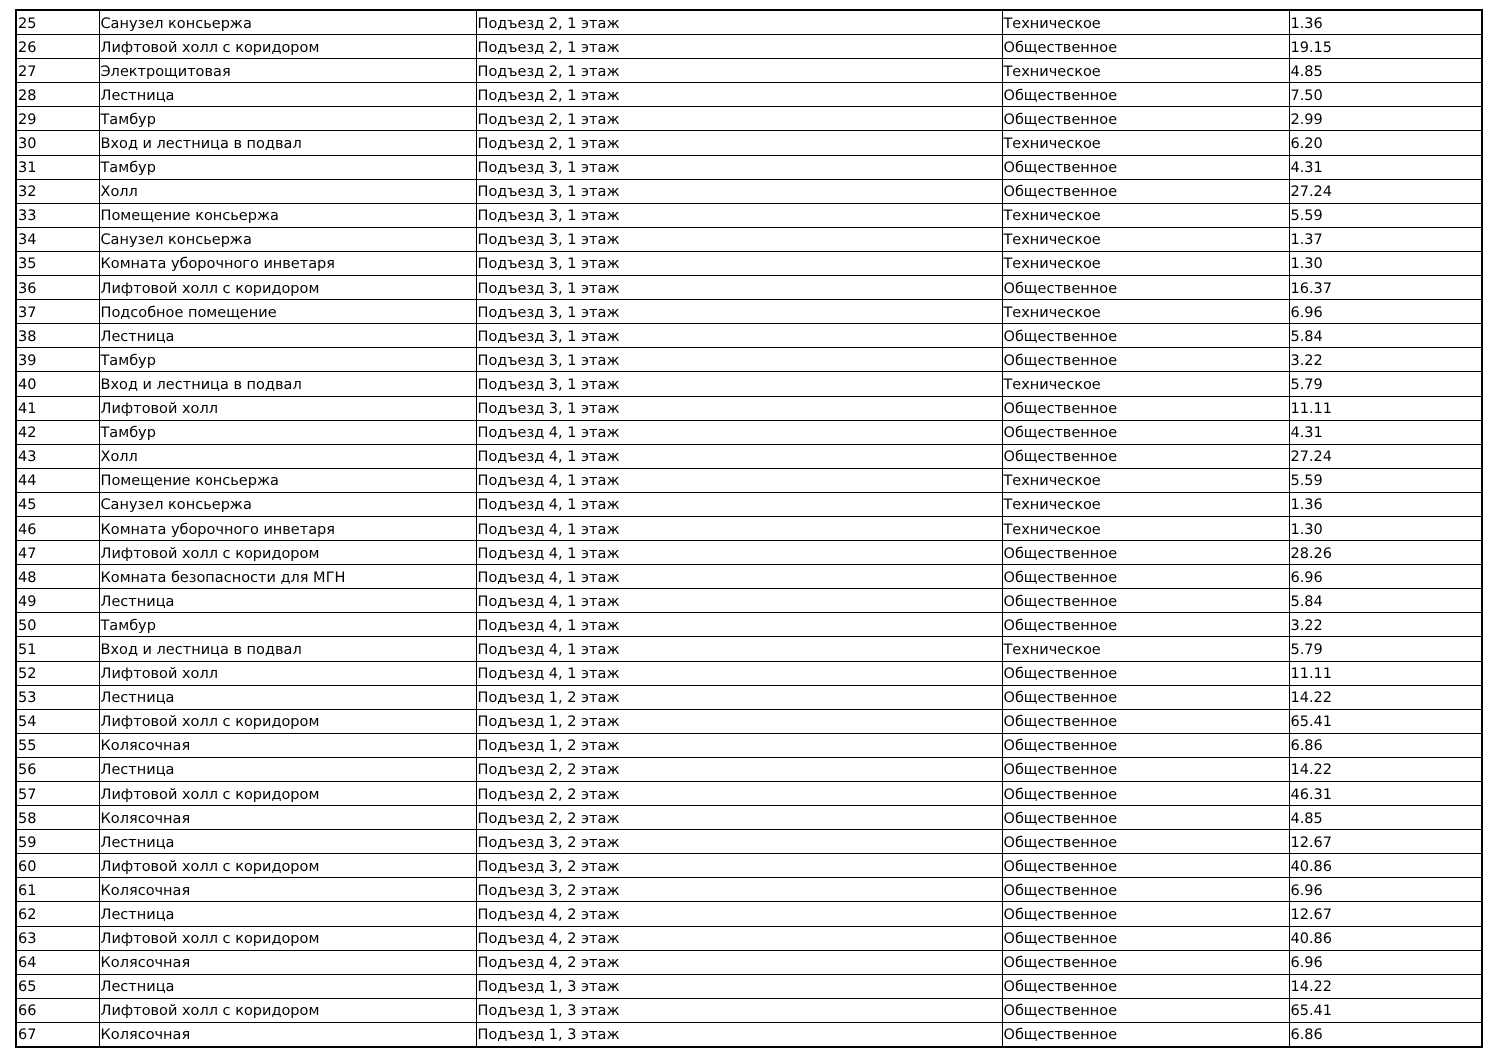| 25 | Санузел консьержа | Подъезд 2, 1 этаж | Техническое | 1.36 |
| 26 | Лифтовой холл с коридором | Подъезд 2, 1 этаж | Общественное | 19.15 |
| 27 | Электрощитовая | Подъезд 2, 1 этаж | Техническое | 4.85 |
| 28 | Лестница | Подъезд 2, 1 этаж | Общественное | 7.50 |
| 29 | Тамбур | Подъезд 2, 1 этаж | Общественное | 2.99 |
| 30 | Вход и лестница в подвал | Подъезд 2, 1 этаж | Техническое | 6.20 |
| 31 | Тамбур | Подъезд 3, 1 этаж | Общественное | 4.31 |
| 32 | Холл | Подъезд 3, 1 этаж | Общественное | 27.24 |
| 33 | Помещение консьержа | Подъезд 3, 1 этаж | Техническое | 5.59 |
| 34 | Санузел консьержа | Подъезд 3, 1 этаж | Техническое | 1.37 |
| 35 | Комната уборочного инветаря | Подъезд 3, 1 этаж | Техническое | 1.30 |
| 36 | Лифтовой холл с коридором | Подъезд 3, 1 этаж | Общественное | 16.37 |
| 37 | Подсобное помещение | Подъезд 3, 1 этаж | Техническое | 6.96 |
| 38 | Лестница | Подъезд 3, 1 этаж | Общественное | 5.84 |
| 39 | Тамбур | Подъезд 3, 1 этаж | Общественное | 3.22 |
| 40 | Вход и лестница в подвал | Подъезд 3, 1 этаж | Техническое | 5.79 |
| 41 | Лифтовой холл | Подъезд 3, 1 этаж | Общественное | 11.11 |
| 42 | Тамбур | Подъезд 4, 1 этаж | Общественное | 4.31 |
| 43 | Холл | Подъезд 4, 1 этаж | Общественное | 27.24 |
| 44 | Помещение консьержа | Подъезд 4, 1 этаж | Техническое | 5.59 |
| 45 | Санузел консьержа | Подъезд 4, 1 этаж | Техническое | 1.36 |
| 46 | Комната уборочного инветаря | Подъезд 4, 1 этаж | Техническое | 1.30 |
| 47 | Лифтовой холл с коридором | Подъезд 4, 1 этаж | Общественное | 28.26 |
| 48 | Комната безопасности для МГН | Подъезд 4, 1 этаж | Общественное | 6.96 |
| 49 | Лестница | Подъезд 4, 1 этаж | Общественное | 5.84 |
| 50 | Тамбур | Подъезд 4, 1 этаж | Общественное | 3.22 |
| 51 | Вход и лестница в подвал | Подъезд 4, 1 этаж | Техническое | 5.79 |
| 52 | Лифтовой холл | Подъезд 4, 1 этаж | Общественное | 11.11 |
| 53 | Лестница | Подъезд 1, 2 этаж | Общественное | 14.22 |
| 54 | Лифтовой холл с коридором | Подъезд 1, 2 этаж | Общественное | 65.41 |
| 55 | Колясочная | Подъезд 1, 2 этаж | Общественное | 6.86 |
| 56 | Лестница | Подъезд 2, 2 этаж | Общественное | 14.22 |
| 57 | Лифтовой холл с коридором | Подъезд 2, 2 этаж | Общественное | 46.31 |
| 58 | Колясочная | Подъезд 2, 2 этаж | Общественное | 4.85 |
| 59 | Лестница | Подъезд 3, 2 этаж | Общественное | 12.67 |
| 60 | Лифтовой холл с коридором | Подъезд 3, 2 этаж | Общественное | 40.86 |
| 61 | Колясочная | Подъезд 3, 2 этаж | Общественное | 6.96 |
| 62 | Лестница | Подъезд 4, 2 этаж | Общественное | 12.67 |
| 63 | Лифтовой холл с коридором | Подъезд 4, 2 этаж | Общественное | 40.86 |
| 64 | Колясочная | Подъезд 4, 2 этаж | Общественное | 6.96 |
| 65 | Лестница | Подъезд 1, 3 этаж | Общественное | 14.22 |
| 66 | Лифтовой холл с коридором | Подъезд 1, 3 этаж | Общественное | 65.41 |
| 67 | Колясочная | Подъезд 1, 3 этаж | Общественное | 6.86 |